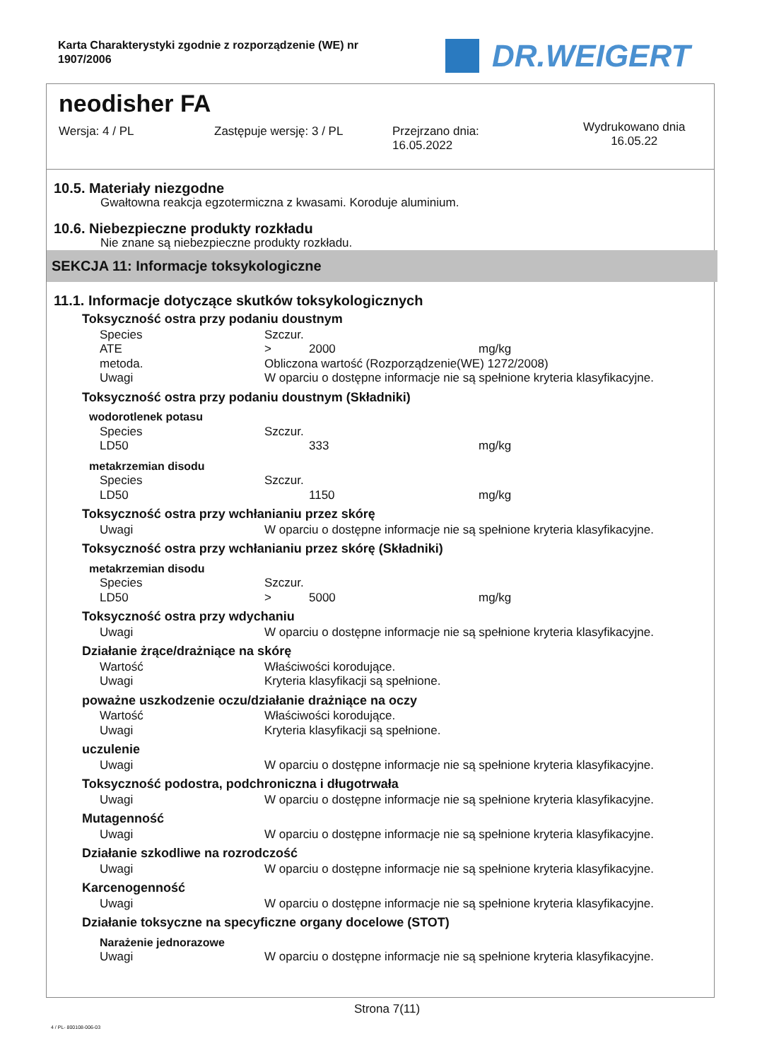Karta Charakterystyki zgodnie z rozporządzenie (WE) nr 1907/2006
DR.WEIGERT
neodisher FA
Wersja: 4 / PL Zastępuje wersję: 3 / PL Przejrzano dnia:
16.05.2022
Wydrukowano dnia
16.05.22
10.5. Materiały niezgodne
Gwałtowna reakcja egzotermiczna z kwasami. Koroduje aluminium.
10.6. Niebezpieczne produkty rozkładu
Nie znane są niebezpieczne produkty rozkładu.
SEKCJA 11: Informacje toksykologiczne
11.1. Informacje dotyczące skutków toksykologicznych
Toksyczność ostra przy podaniu doustnym
| Species | Szczur. | | |
| ATE | > | 2000 | mg/kg |
| metoda. | Obliczona wartość (Rozporządzenie(WE) 1272/2008) | | |
| Uwagi | W oparciu o dostępne informacje nie są spełnione kryteria klasyfikacyjne. | | |
Toksyczność ostra przy podaniu doustnym (Składniki)
wodorotlenek potasu
| Species | Szczur. | | |
| LD50 | | 333 | mg/kg |
metakrzemian disodu
| Species | Szczur. | | |
| LD50 | | 1150 | mg/kg |
Toksyczność ostra przy wchłanianiu przez skórę
| Uwagi | W oparciu o dostępne informacje nie są spełnione kryteria klasyfikacyjne. |
Toksyczność ostra przy wchłanianiu przez skórę (Składniki)
metakrzemian disodu
| Species | Szczur. | | |
| LD50 | > | 5000 | mg/kg |
Toksyczność ostra przy wdychaniu
| Uwagi | W oparciu o dostępne informacje nie są spełnione kryteria klasyfikacyjne. |
Działanie żrące/drażniące na skórę
| Wartość | Właściwości korodujące. |
| Uwagi | Kryteria klasyfikacji są spełnione. |
poważne uszkodzenie oczu/działanie drażniące na oczy
| Wartość | Właściwości korodujące. |
| Uwagi | Kryteria klasyfikacji są spełnione. |
uczulenie
| Uwagi | W oparciu o dostępne informacje nie są spełnione kryteria klasyfikacyjne. |
Toksyczność podostra, podchroniczna i długotrwała
| Uwagi | W oparciu o dostępne informacje nie są spełnione kryteria klasyfikacyjne. |
Mutagenność
| Uwagi | W oparciu o dostępne informacje nie są spełnione kryteria klasyfikacyjne. |
Działanie szkodliwe na rozrodczość
| Uwagi | W oparciu o dostępne informacje nie są spełnione kryteria klasyfikacyjne. |
Karcenogenność
| Uwagi | W oparciu o dostępne informacje nie są spełnione kryteria klasyfikacyjne. |
Działanie toksyczne na specyficzne organy docelowe (STOT)
Narażenie jednorazowe
| Uwagi | W oparciu o dostępne informacje nie są spełnione kryteria klasyfikacyjne. |
Strona 7(11)
4 / PL- 800108-006-03